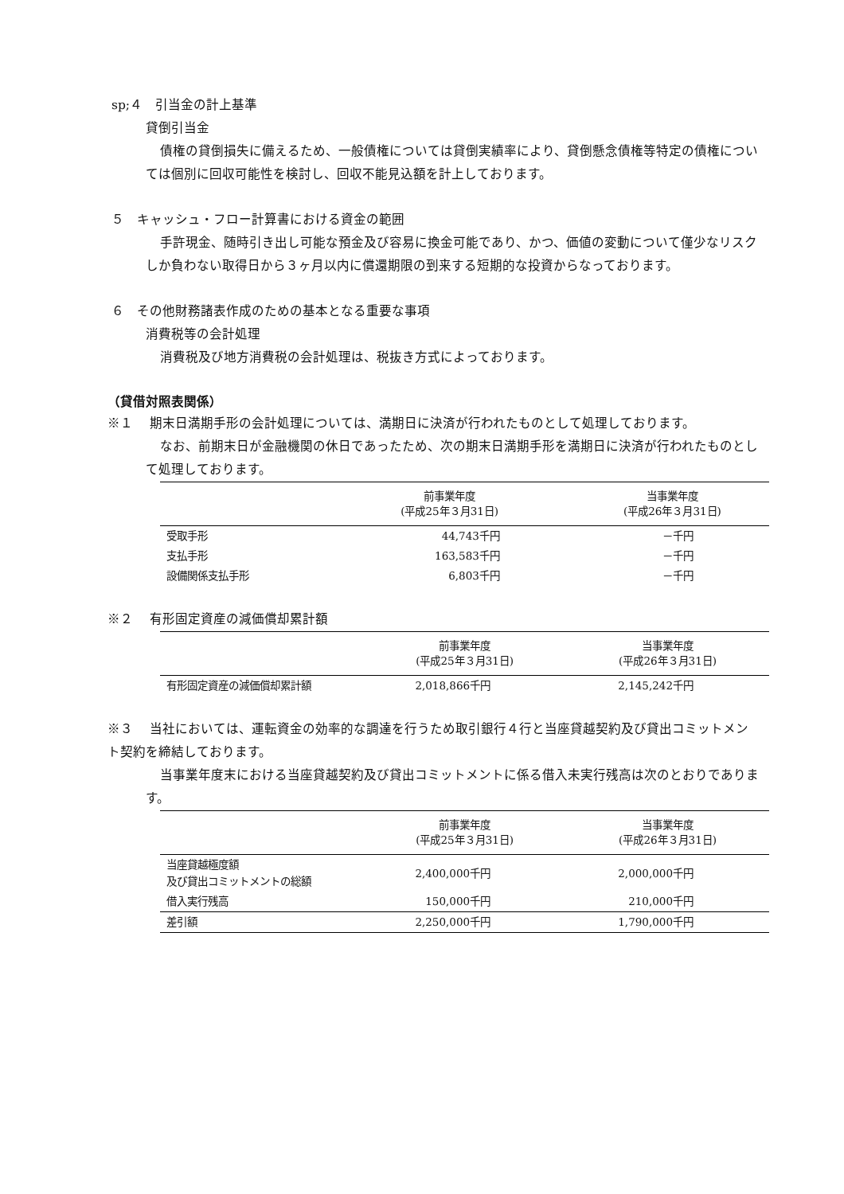sp;４　引当金の計上基準
貸倒引当金
債権の貸倒損失に備えるため、一般債権については貸倒実績率により、貸倒懸念債権等特定の債権については個別に回収可能性を検討し、回収不能見込額を計上しております。
５　キャッシュ・フロー計算書における資金の範囲
手許現金、随時引き出し可能な預金及び容易に換金可能であり、かつ、価値の変動について僅少なリスクしか負わない取得日から３ヶ月以内に償還期限の到来する短期的な投資からなっております。
６　その他財務諸表作成のための基本となる重要な事項
消費税等の会計処理
消費税及び地方消費税の会計処理は、税抜き方式によっております。
（貸借対照表関係）
※１　 期末日満期手形の会計処理については、満期日に決済が行われたものとして処理しております。
なお、前期末日が金融機関の休日であったため、次の期末日満期手形を満期日に決済が行われたものとして処理しております。
| | 前事業年度 (平成25年３月31日) | 当事業年度 (平成26年３月31日) |
| --- | --- | --- |
| 受取手形 | 44,743千円 | －千円 |
| 支払手形 | 163,583千円 | －千円 |
| 設備関係支払手形 | 6,803千円 | －千円 |
※２　 有形固定資産の減価償却累計額
| | 前事業年度 (平成25年３月31日) | 当事業年度 (平成26年３月31日) |
| --- | --- | --- |
| 有形固定資産の減価償却累計額 | 2,018,866千円 | 2,145,242千円 |
※３　 当社においては、運転資金の効率的な調達を行うため取引銀行４行と当座貸越契約及び貸出コミットメント契約を締結しております。
当事業年度末における当座貸越契約及び貸出コミットメントに係る借入未実行残高は次のとおりであります。
| | 前事業年度 (平成25年３月31日) | 当事業年度 (平成26年３月31日) |
| --- | --- | --- |
| 当座貸越極度額 及び貸出コミットメントの総額 | 2,400,000千円 | 2,000,000千円 |
| 借入実行残高 | 150,000千円 | 210,000千円 |
| 差引額 | 2,250,000千円 | 1,790,000千円 |